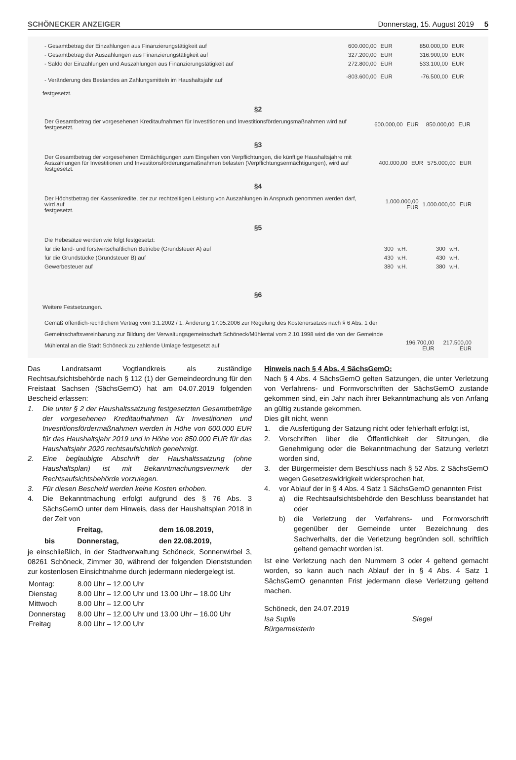SCHÖNECKER ANZEIGER Donnerstag, 15. August 2019 5
| - Gesamtbetrag der Einzahlungen aus Finanzierungstätigkeit auf | 600.000,00 | EUR | 850.000,00 | EUR |
| - Gesamtbetrag der Auszahlungen aus Finanzierungstätigkeit auf | 327.200,00 | EUR | 316.900,00 | EUR |
| - Saldo der Einzahlungen und Auszahlungen aus Finanzierungstätigkeit auf | 272.800,00 | EUR | 533.100,00 | EUR |
| - Veränderung des Bestandes an Zahlungsmitteln im Haushaltsjahr auf | -803.600,00 | EUR | -76.500,00 | EUR |
festgesetzt.
§2
| Der Gesamtbetrag der vorgesehenen Kreditaufnahmen für Investitionen und Investitionsförderungsmaßnahmen wird auf festgesetzt. | 600.000,00 | EUR | 850.000,00 | EUR |
§3
| Der Gesamtbetrag der vorgesehenen Ermächtigungen zum Eingehen von Verpflichtungen, die künftige Haushaltsjahre mit Auszahlungen für Investitionen und Investitonsförderungsmaßnahmen belasten (Verpflichtungsermächtigungen), wird auf festgesetzt. | 400.000,00 | EUR | 575.000,00 | EUR |
§4
| Der Höchstbetrag der Kassenkredite, der zur rechtzeitigen Leistung von Auszahlungen in Anspruch genommen werden darf, wird auf festgesetzt. | 1.000.000,00 EUR | 1.000.000,00 | EUR |
§5
| Die Hebesätze werden wie folgt festgesetzt: | | | | |
| für die land- und forstwirtschaftlichen Betriebe (Grundsteuer A) auf | 300 | v.H. | 300 | v.H. |
| für die Grundstücke (Grundsteuer B) auf | 430 | v.H. | 430 | v.H. |
| Gewerbesteuer auf | 380 | v.H. | 380 | v.H. |
§6
Weitere Festsetzungen.
| Gemäß öffentlich-rechtlichem Vertrag vom 3.1.2002 / 1. Änderung 17.05.2006 zur Regelung des Kostenersatzes nach § 6 Abs. 1 der Gemeinschaftsvereinbarung zur Bildung der Verwaltungsgemeinschaft Schöneck/Mühlental vom 2.10.1998 wird die von der Gemeinde Mühlental an die Stadt Schöneck zu zahlende Umlage festgesetzt auf | 196.700,00 EUR | 217.500,00 EUR |
Das Landratsamt Vogtlandkreis als zuständige Rechtsaufsichtsbehörde nach § 112 (1) der Gemeindeordnung für den Freistaat Sachsen (SächsGemO) hat am 04.07.2019 folgenden Bescheid erlassen:
1. Die unter § 2 der Haushaltssatzung festgesetzten Gesamtbeträge der vorgesehenen Kreditaufnahmen für Investitionen und Investitionsfördermaßnahmen werden in Höhe von 600.000 EUR für das Haushaltsjahr 2019 und in Höhe von 850.000 EUR für das Haushaltsjahr 2020 rechtsaufsichtlich genehmigt.
2. Eine beglaubigte Abschrift der Haushaltssatzung (ohne Haushaltsplan) ist mit Bekanntmachungsvermerk der Rechtsaufsichtsbehörde vorzulegen.
3. Für diesen Bescheid werden keine Kosten erhoben.
4. Die Bekanntmachung erfolgt aufgrund des § 76 Abs. 3 SächsGemO unter dem Hinweis, dass der Haushaltsplan 2018 in der Zeit von
| | Freitag, | dem 16.08.2019, |
| bis | Donnerstag, | den 22.08.2019, |
je einschließlich, in der Stadtverwaltung Schöneck, Sonnenwirbel 3, 08261 Schöneck, Zimmer 30, während der folgenden Dienststunden zur kostenlosen Einsichtnahme durch jedermann niedergelegt ist.
| Montag: | 8.00 Uhr – 12.00 Uhr |
| Dienstag | 8.00 Uhr – 12.00 Uhr und 13.00 Uhr – 18.00 Uhr |
| Mittwoch | 8.00 Uhr – 12.00 Uhr |
| Donnerstag | 8.00 Uhr – 12.00 Uhr und 13.00 Uhr – 16.00 Uhr |
| Freitag | 8.00 Uhr – 12.00 Uhr |
Hinweis nach § 4 Abs. 4 SächsGemO:
Nach § 4 Abs. 4 SächsGemO gelten Satzungen, die unter Verletzung von Verfahrens- und Formvorschriften der SächsGemO zustande gekommen sind, ein Jahr nach ihrer Bekanntmachung als von Anfang an gültig zustande gekommen.
Dies gilt nicht, wenn
1. die Ausfertigung der Satzung nicht oder fehlerhaft erfolgt ist,
2. Vorschriften über die Öffentlichkeit der Sitzungen, die Genehmigung oder die Bekanntmachung der Satzung verletzt worden sind,
3. der Bürgermeister dem Beschluss nach § 52 Abs. 2 SächsGemO wegen Gesetzeswidrigkeit widersprochen hat,
4. vor Ablauf der in § 4 Abs. 4 Satz 1 SächsGemO genannten Frist
a) die Rechtsaufsichtsbehörde den Beschluss beanstandet hat oder
b) die Verletzung der Verfahrens- und Formvorschrift gegenüber der Gemeinde unter Bezeichnung des Sachverhalts, der die Verletzung begründen soll, schriftlich geltend gemacht worden ist.
Ist eine Verletzung nach den Nummern 3 oder 4 geltend gemacht worden, so kann auch nach Ablauf der in § 4 Abs. 4 Satz 1 SächsGemO genannten Frist jedermann diese Verletzung geltend machen.
Schöneck, den 24.07.2019
Isa Suplie Siegel
Bürgermeisterin